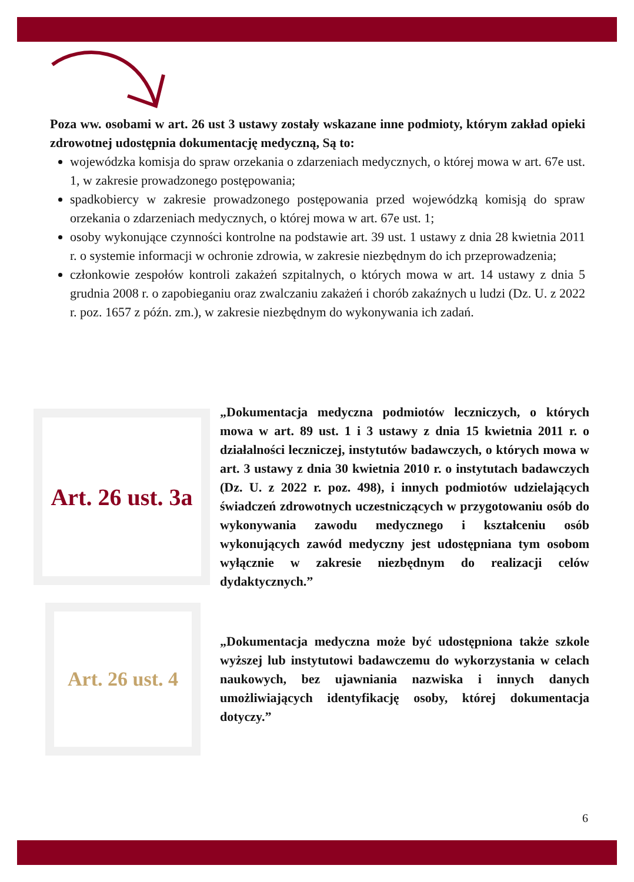Poza ww. osobami w art. 26 ust 3 ustawy zostały wskazane inne podmioty, którym zakład opieki zdrowotnej udostępnia dokumentację medyczną, Są to:
wojewódzka komisja do spraw orzekania o zdarzeniach medycznych, o której mowa w art. 67e ust. 1, w zakresie prowadzonego postępowania;
spadkobiercy w zakresie prowadzonego postępowania przed wojewódzką komisją do spraw orzekania o zdarzeniach medycznych, o której mowa w art. 67e ust. 1;
osoby wykonujące czynności kontrolne na podstawie art. 39 ust. 1 ustawy z dnia 28 kwietnia 2011 r. o systemie informacji w ochronie zdrowia, w zakresie niezbędnym do ich przeprowadzenia;
członkowie zespołów kontroli zakażeń szpitalnych, o których mowa w art. 14 ustawy z dnia 5 grudnia 2008 r. o zapobieganiu oraz zwalczaniu zakażeń i chorób zakaźnych u ludzi (Dz. U. z 2022 r. poz. 1657 z późn. zm.), w zakresie niezbędnym do wykonywania ich zadań.
Art. 26 ust. 3a
„Dokumentacja medyczna podmiotów leczniczych, o których mowa w art. 89 ust. 1 i 3 ustawy z dnia 15 kwietnia 2011 r. o działalności leczniczej, instytutów badawczych, o których mowa w art. 3 ustawy z dnia 30 kwietnia 2010 r. o instytutach badawczych (Dz. U. z 2022 r. poz. 498), i innych podmiotów udzielających świadczeń zdrowotnych uczestniczących w przygotowaniu osób do wykonywania zawodu medycznego i kształceniu osób wykonujących zawód medyczny jest udostępniana tym osobom wyłącznie w zakresie niezbędnym do realizacji celów dydaktycznych.”
Art. 26 ust. 4
„Dokumentacja medyczna może być udostępniona także szkole wyższej lub instytutowi badawczemu do wykorzystania w celach naukowych, bez ujawniania nazwiska i innych danych umożliwiających identyfikację osoby, której dokumentacja dotyczy.”
6